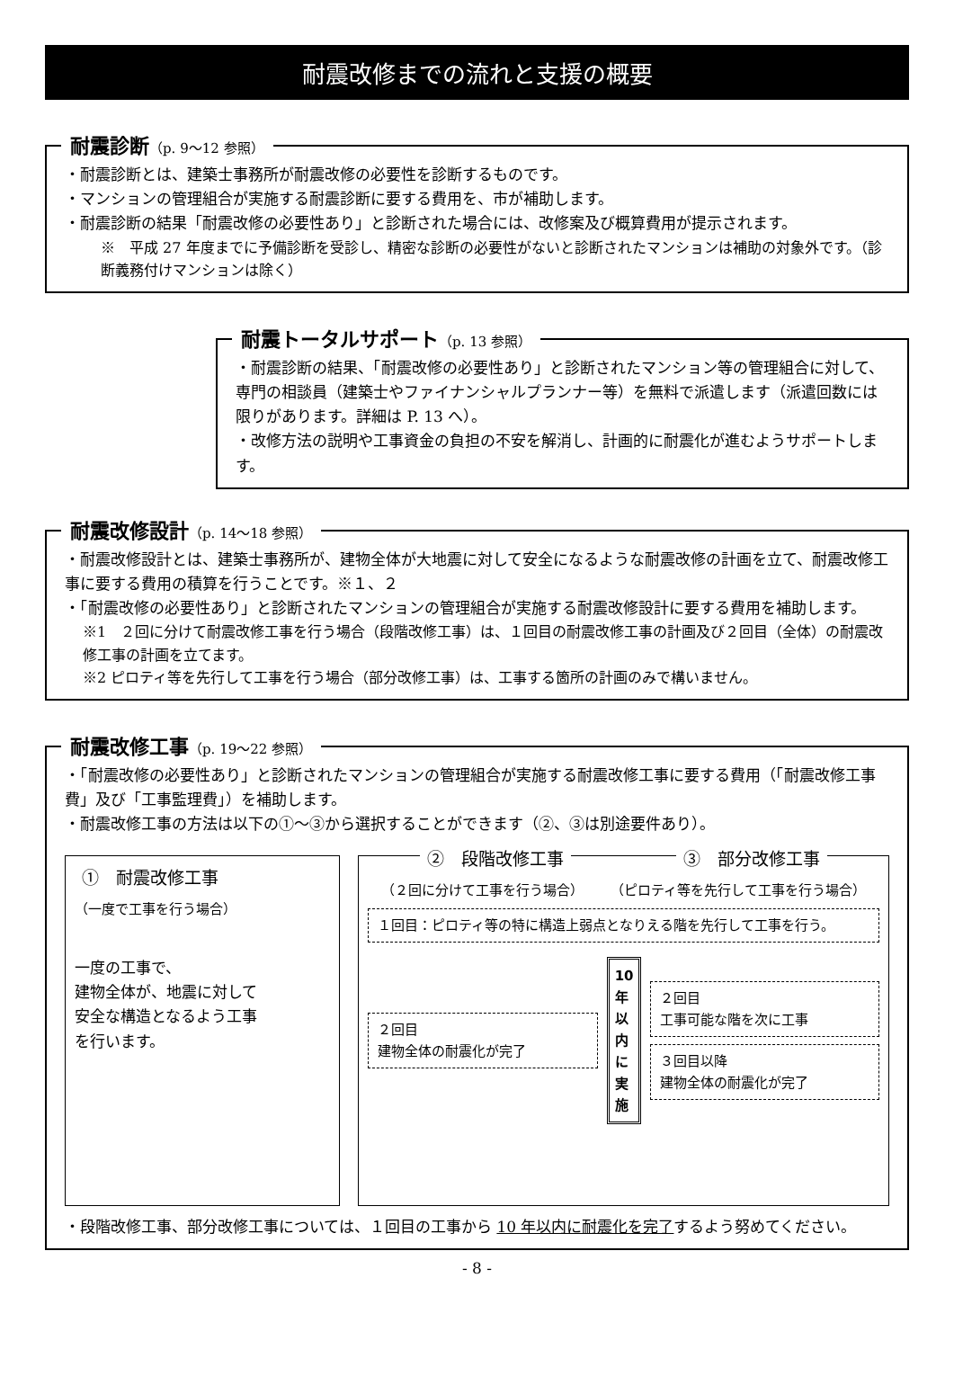耐震改修までの流れと支援の概要
耐震診断（p. 9～12 参照）
・耐震診断とは、建築士事務所が耐震改修の必要性を診断するものです。
・マンションの管理組合が実施する耐震診断に要する費用を、市が補助します。
・耐震診断の結果「耐震改修の必要性あり」と診断された場合には、改修案及び概算費用が提示されます。
※　平成 27 年度までに予備診断を受診し、精密な診断の必要性がないと診断されたマンションは補助の対象外です。（診断義務付けマンションは除く）
耐震トータルサポート（p. 13 参照）
・耐震診断の結果、「耐震改修の必要性あり」と診断されたマンション等の管理組合に対して、専門の相談員（建築士やファイナンシャルプランナー等）を無料で派遣します（派遣回数には限りがあります。詳細は P. 13 へ）。
・改修方法の説明や工事資金の負担の不安を解消し、計画的に耐震化が進むようサポートします。
耐震改修設計（p. 14～18 参照）
・耐震改修設計とは、建築士事務所が、建物全体が大地震に対して安全になるような耐震改修の計画を立て、耐震改修工事に要する費用の積算を行うことです。※１、２
・「耐震改修の必要性あり」と診断されたマンションの管理組合が実施する耐震改修設計に要する費用を補助します。
※1　２回に分けて耐震改修工事を行う場合（段階改修工事）は、１回目の耐震改修工事の計画及び２回目（全体）の耐震改修工事の計画を立てます。
※2 ピロティ等を先行して工事を行う場合（部分改修工事）は、工事する箇所の計画のみで構いません。
耐震改修工事（p. 19～22 参照）
・「耐震改修の必要性あり」と診断されたマンションの管理組合が実施する耐震改修工事に要する費用（「耐震改修工事費」及び「工事監理費」）を補助します。
・耐震改修工事の方法は以下の①～③から選択することができます（②、③は別途要件あり）。
①　耐震改修工事
（一度で工事を行う場合）
一度の工事で、
建物全体が、地震に対して
安全な構造となるよう工事
を行います。
②　段階改修工事 ③　部分改修工事
（２回に分けて工事を行う場合） （ピロティ等を先行して工事を行う場合）
１回目：ピロティ等の特に構造上弱点となりえる階を先行して工事を行う。
２回目
建物全体の耐震化が完了
10年以内に実施
２回目
工事可能な階を次に工事
３回目以降
建物全体の耐震化が完了
・段階改修工事、部分改修工事については、１回目の工事から 10 年以内に耐震化を完了するよう努めてください。
- 8 -